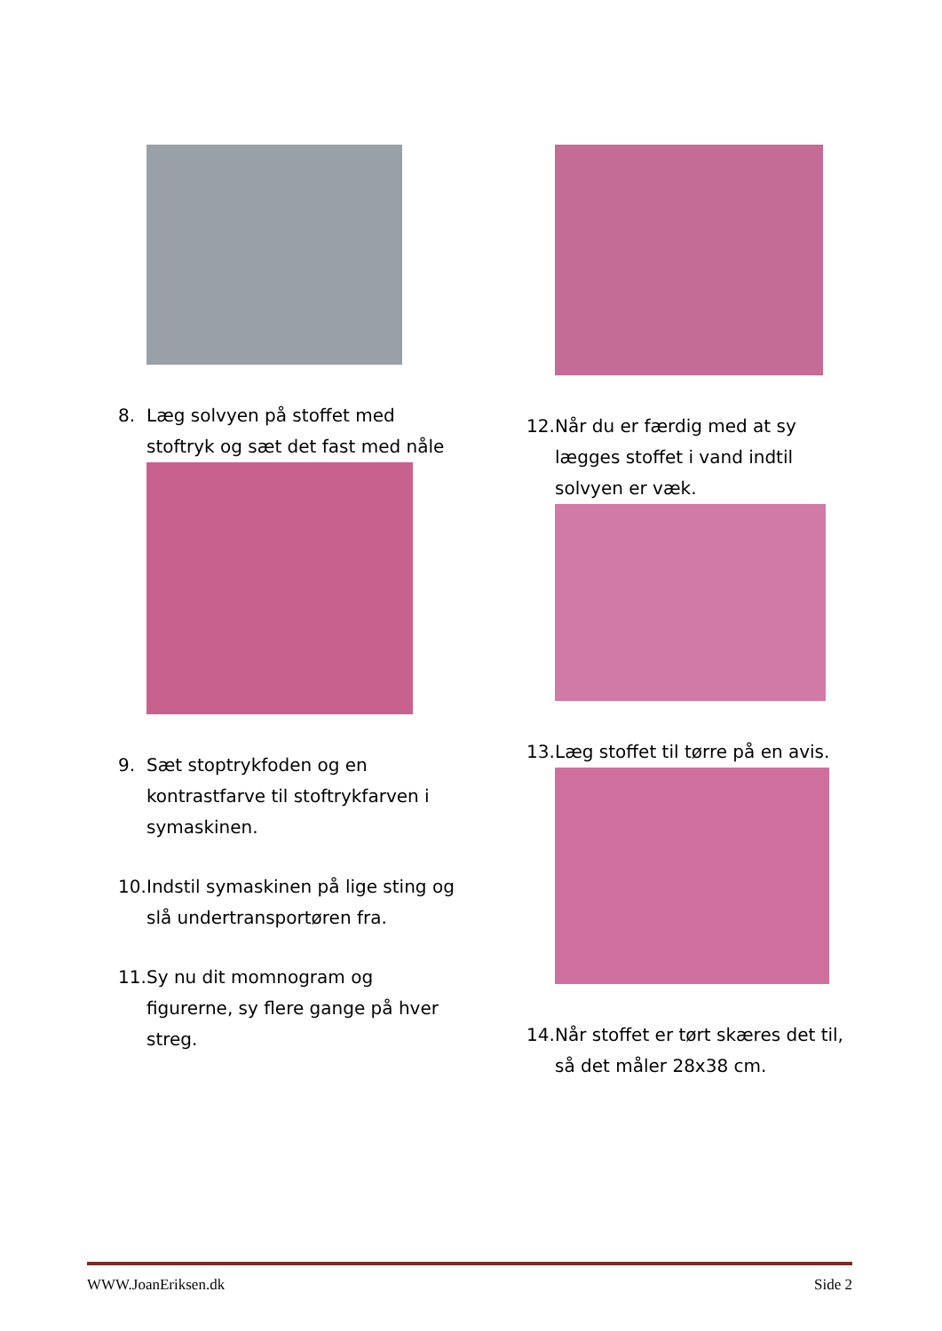8. Læg solvyen på stoffet med stoftryk og sæt det fast med nåle
9. Sæt stoptrykfoden og en kontrastfarve til stoftrykfarven i symaskinen.
10. Indstil symaskinen på lige sting og slå undertransportøren fra.
11. Sy nu dit momnogram og figurerne, sy flere gange på hver streg.
12. Når du er færdig med at sy lægges stoffet i vand indtil solvyen er væk.
13. Læg stoffet til tørre på en avis.
14. Når stoffet er tørt skæres det til, så det måler 28x38 cm.
WWW.JoanEriksen.dk Side 2